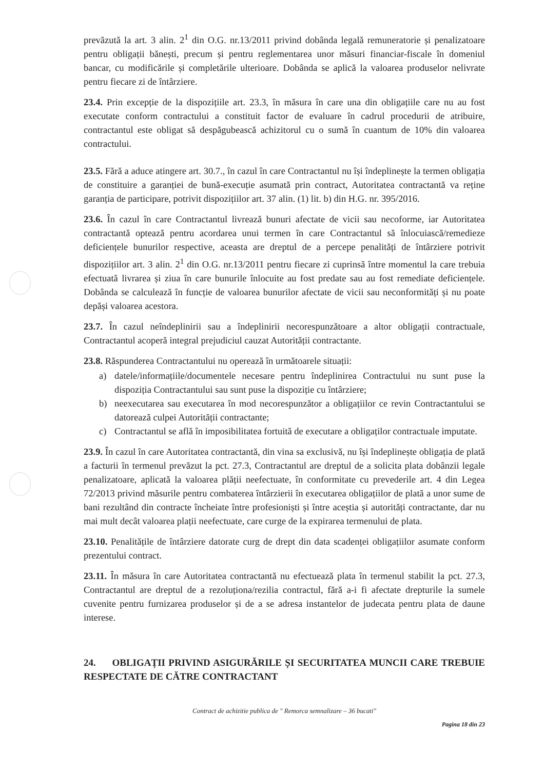prevăzută la art. 3 alin. 2<sup>1</sup> din O.G. nr.13/2011 privind dobânda legală remuneratorie și penalizatoare pentru obligații bănești, precum și pentru reglementarea unor măsuri financiar-fiscale în domeniul bancar, cu modificările și completările ulterioare. Dobânda se aplică la valoarea produselor nelivrate pentru fiecare zi de întârziere.
23.4. Prin excepție de la dispozițiile art. 23.3, în măsura în care una din obligațiile care nu au fost executate conform contractului a constituit factor de evaluare în cadrul procedurii de atribuire, contractantul este obligat să despăgubească achizitorul cu o sumă în cuantum de 10% din valoarea contractului.
23.5. Fără a aduce atingere art. 30.7., în cazul în care Contractantul nu își îndeplinește la termen obligația de constituire a garanției de bună-execuție asumată prin contract, Autoritatea contractantă va reține garanția de participare, potrivit dispozițiilor art. 37 alin. (1) lit. b) din H.G. nr. 395/2016.
23.6. În cazul în care Contractantul livrează bunuri afectate de vicii sau necoforme, iar Autoritatea contractantă optează pentru acordarea unui termen în care Contractantul să înlocuiască/remedieze deficiențele bunurilor respective, aceasta are dreptul de a percepe penalități de întârziere potrivit dispozițiilor art. 3 alin. 2<sup>1</sup> din O.G. nr.13/2011 pentru fiecare zi cuprinsă între momentul la care trebuia efectuată livrarea și ziua în care bunurile înlocuite au fost predate sau au fost remediate deficiențele. Dobânda se calculează în funcție de valoarea bunurilor afectate de vicii sau neconformități și nu poate depăși valoarea acestora.
23.7. În cazul neîndeplinirii sau a îndeplinirii necorespunzătoare a altor obligații contractuale, Contractantul acoperă integral prejudiciul cauzat Autorității contractante.
23.8. Răspunderea Contractantului nu operează în următoarele situații:
a) datele/informațiile/documentele necesare pentru îndeplinirea Contractului nu sunt puse la dispoziția Contractantului sau sunt puse la dispoziție cu întârziere;
b) neexecutarea sau executarea în mod necorespunzător a obligațiilor ce revin Contractantului se datorează culpei Autorității contractante;
c) Contractantul se află în imposibilitatea fortuită de executare a obligaților contractuale imputate.
23.9. În cazul în care Autoritatea contractantă, din vina sa exclusivă, nu își îndeplinește obligația de plată a facturii în termenul prevăzut la pct. 27.3, Contractantul are dreptul de a solicita plata dobânzii legale penalizatoare, aplicată la valoarea plății neefectuate, în conformitate cu prevederile art. 4 din Legea 72/2013 privind măsurile pentru combaterea întârzierii în executarea obligațiilor de plată a unor sume de bani rezultând din contracte încheiate între profesioniști și între aceștia și autorități contractante, dar nu mai mult decât valoarea plații neefectuate, care curge de la expirarea termenului de plata.
23.10. Penalitățile de întârziere datorate curg de drept din data scadenței obligațiilor asumate conform prezentului contract.
23.11. În măsura în care Autoritatea contractantă nu efectuează plata în termenul stabilit la pct. 27.3, Contractantul are dreptul de a rezoluționa/rezilia contractul, fără a-i fi afectate drepturile la sumele cuvenite pentru furnizarea produselor și de a se adresa instantelor de judecata pentru plata de daune interese.
24. OBLIGAȚII PRIVIND ASIGURĂRILE ȘI SECURITATEA MUNCII CARE TREBUIE RESPECTATE DE CĂTRE CONTRACTANT
Contract de achizitie publica de " Remorca semnalizare – 36 bucati"
Pagina 18 din 23